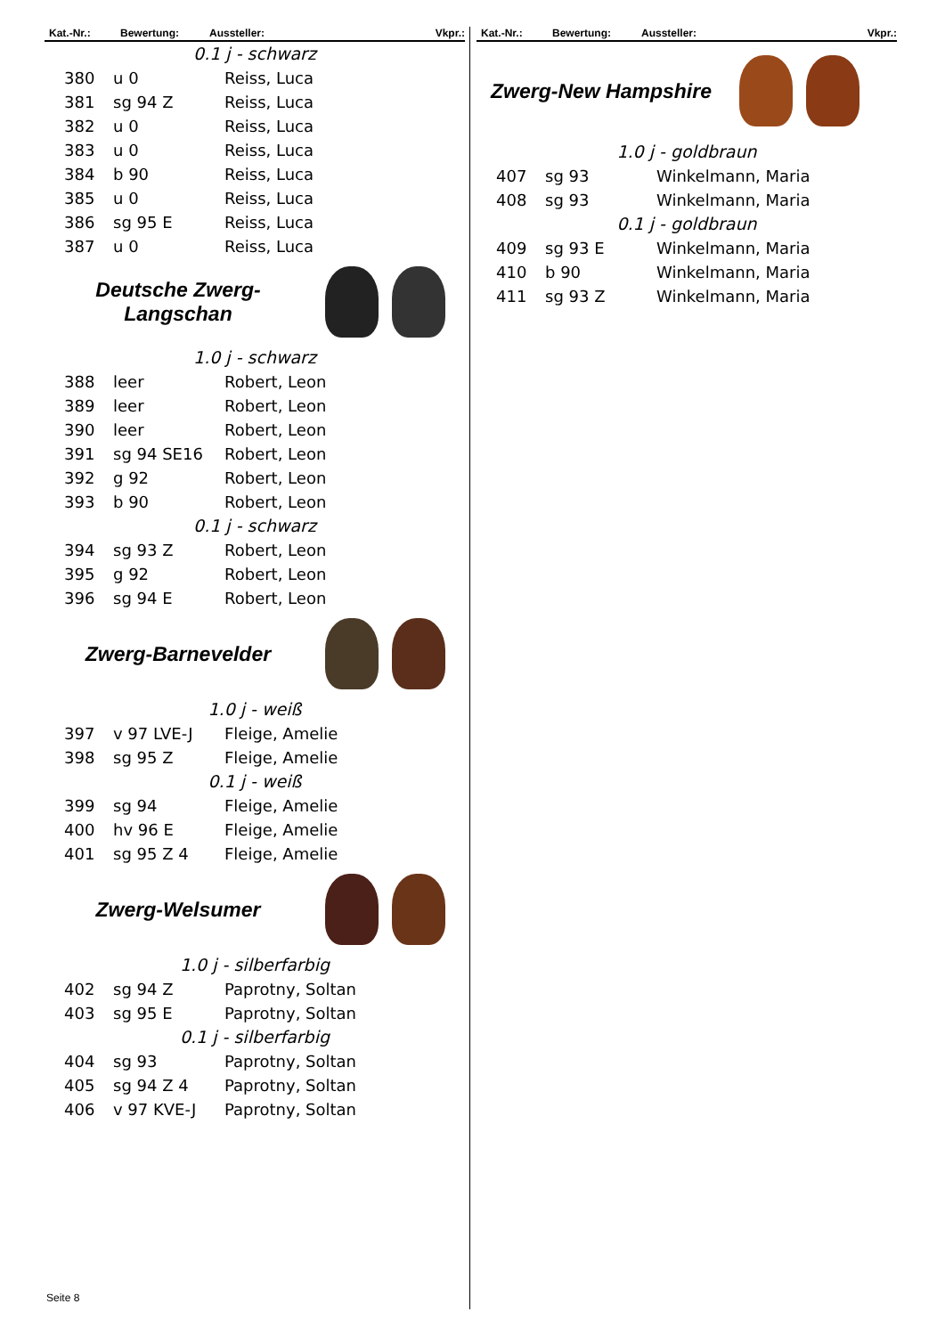Kat.-Nr.: Bewertung: Aussteller: Vkpr.:
0.1 j - schwarz
| 380 | u 0 | Reiss, Luca |
| 381 | sg 94 Z | Reiss, Luca |
| 382 | u 0 | Reiss, Luca |
| 383 | u 0 | Reiss, Luca |
| 384 | b 90 | Reiss, Luca |
| 385 | u 0 | Reiss, Luca |
| 386 | sg 95 E | Reiss, Luca |
| 387 | u 0 | Reiss, Luca |
Deutsche Zwerg-
Langschan
1.0 j - schwarz
| 388 | leer | Robert, Leon |
| 389 | leer | Robert, Leon |
| 390 | leer | Robert, Leon |
| 391 | sg 94 SE16 | Robert, Leon |
| 392 | g 92 | Robert, Leon |
| 393 | b 90 | Robert, Leon |
0.1 j - schwarz
| 394 | sg 93 Z | Robert, Leon |
| 395 | g 92 | Robert, Leon |
| 396 | sg 94 E | Robert, Leon |
Zwerg-Barnevelder
1.0 j - weiß
| 397 | v 97 LVE-J | Fleige, Amelie |
| 398 | sg 95 Z | Fleige, Amelie |
0.1 j - weiß
| 399 | sg 94 | Fleige, Amelie |
| 400 | hv 96 E | Fleige, Amelie |
| 401 | sg 95 Z 4 | Fleige, Amelie |
Zwerg-Welsumer
1.0 j - silberfarbig
| 402 | sg 94 Z | Paprotny, Soltan |
| 403 | sg 95 E | Paprotny, Soltan |
0.1 j - silberfarbig
| 404 | sg 93 | Paprotny, Soltan |
| 405 | sg 94 Z 4 | Paprotny, Soltan |
| 406 | v 97 KVE-J | Paprotny, Soltan |
Kat.-Nr.: Bewertung: Aussteller: Vkpr.:
Zwerg-New Hampshire
1.0 j - goldbraun
| 407 | sg 93 | Winkelmann, Maria |
| 408 | sg 93 | Winkelmann, Maria |
0.1 j - goldbraun
| 409 | sg 93 E | Winkelmann, Maria |
| 410 | b 90 | Winkelmann, Maria |
| 411 | sg 93 Z | Winkelmann, Maria |
Seite 8